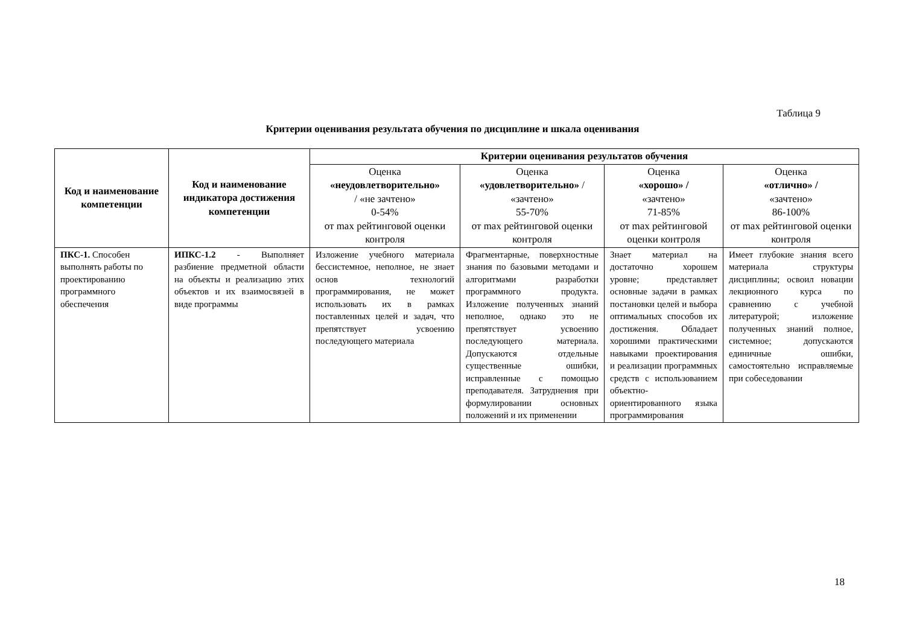Таблица 9
Критерии оценивания результата обучения по дисциплине и шкала оценивания
| Код и наименование компетенции | Код и наименование индикатора достижения компетенции | Критерии оценивания результатов обучения | | | |
| --- | --- | --- | --- | --- | --- |
| | | Оценка «неудовлетворительно» / «не зачтено» 0-54% от max рейтинговой оценки контроля | Оценка «удовлетворительно» / «зачтено» 55-70% от max рейтинговой оценки контроля | Оценка «хорошо» / «зачтено» 71-85% от max рейтинговой оценки контроля | Оценка «отлично» / «зачтено» 86-100% от max рейтинговой оценки контроля |
| ПКС-1. Способен выполнять работы по проектированию программного обеспечения | ИПКС-1.2 - Выполняет разбиение предметной области на объекты и реализацию этих объектов и их взаимосвязей в виде программы | Изложение учебного материала бессистемное, неполное, не знает основ технологий программирования, не может использовать их в рамках поставленных целей и задач, что препятствует усвоению последующего материала | Фрагментарные, поверхностные знания по базовыми методами и алгоритмами разработки программного продукта. Изложение полученных знаний неполное, однако это не препятствует усвоению последующего материала. Допускаются отдельные существенные ошибки, исправленные с помощью преподавателя. Затруднения при формулировании основных положений и их применении | Знает материал на достаточно хорошем уровне; представляет основные задачи в рамках постановки целей и выбора оптимальных способов их достижения. Обладает хорошими практическими навыками проектирования и реализации программных средств с использованием объектно-ориентированного языка программирования | Имеет глубокие знания всего материала структуры дисциплины; освоил новации лекционного курса по сравнению с учебной литературой; изложение полученных знаний полное, системное; допускаются единичные ошибки, самостоятельно исправляемые при собеседовании |
18